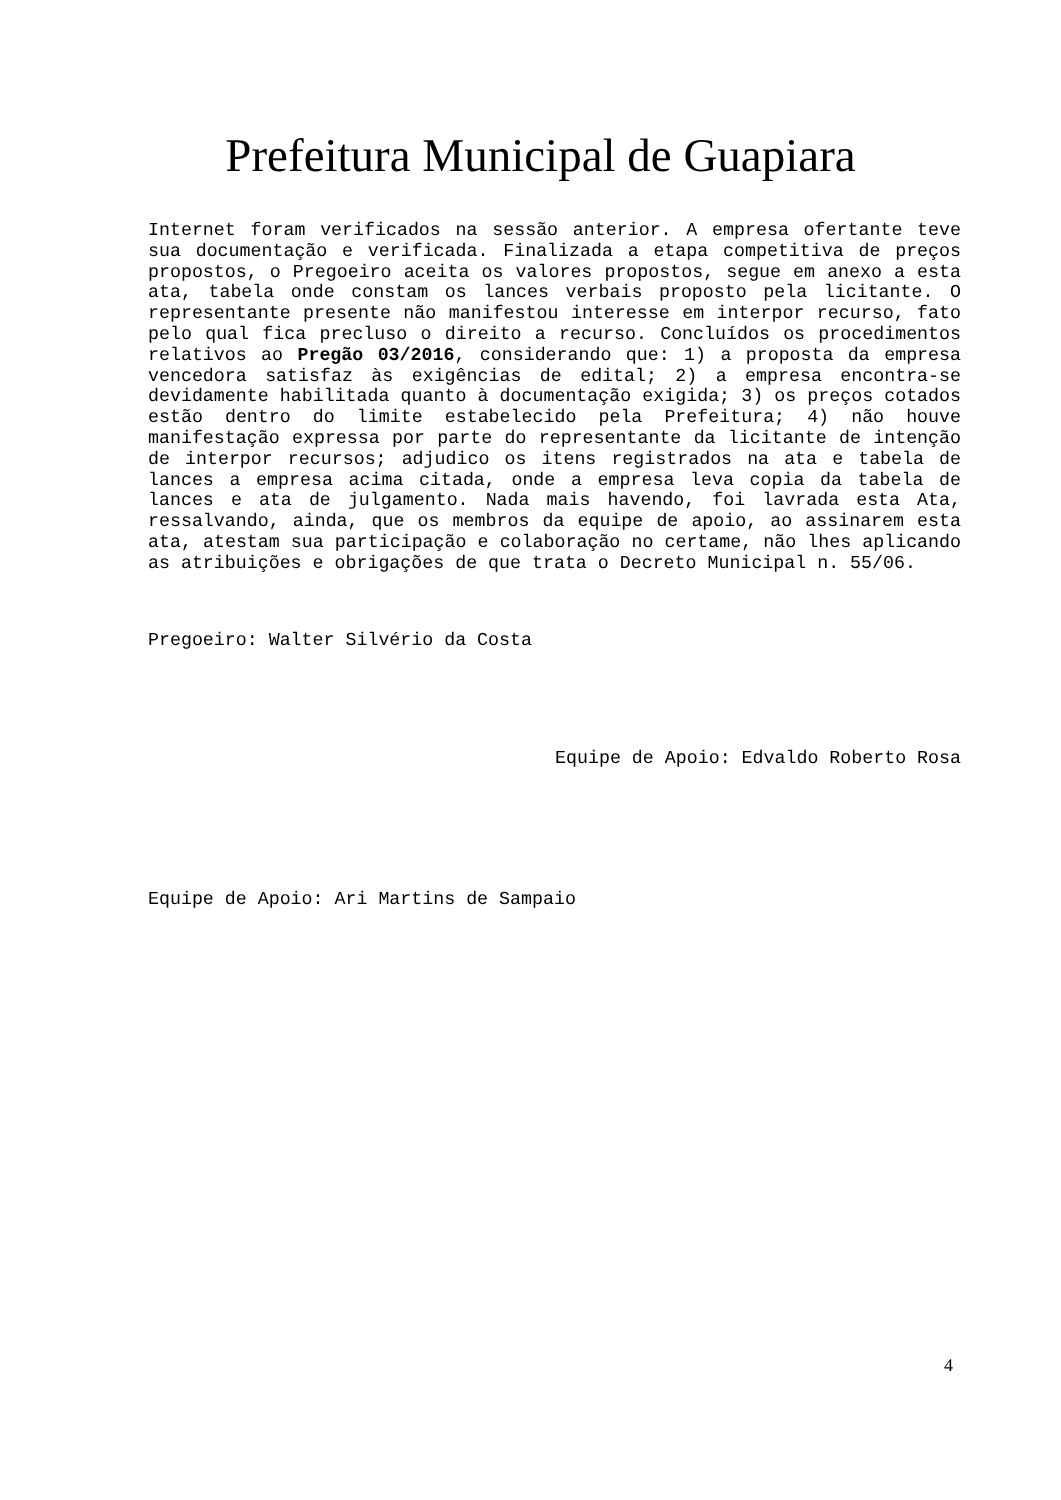Prefeitura Municipal de Guapiara
Internet foram verificados na sessão anterior. A empresa ofertante teve sua documentação e verificada. Finalizada a etapa competitiva de preços propostos, o Pregoeiro aceita os valores propostos, segue em anexo a esta ata, tabela onde constam os lances verbais proposto pela licitante. O representante presente não manifestou interesse em interpor recurso, fato pelo qual fica precluso o direito a recurso. Concluídos os procedimentos relativos ao Pregão 03/2016, considerando que: 1) a proposta da empresa vencedora satisfaz às exigências de edital; 2) a empresa encontra-se devidamente habilitada quanto à documentação exigida; 3) os preços cotados estão dentro do limite estabelecido pela Prefeitura; 4) não houve manifestação expressa por parte do representante da licitante de intenção de interpor recursos; adjudico os itens registrados na ata e tabela de lances a empresa acima citada, onde a empresa leva copia da tabela de lances e ata de julgamento. Nada mais havendo, foi lavrada esta Ata, ressalvando, ainda, que os membros da equipe de apoio, ao assinarem esta ata, atestam sua participação e colaboração no certame, não lhes aplicando as atribuições e obrigações de que trata o Decreto Municipal n. 55/06.
Pregoeiro: Walter Silvério da Costa
Equipe de Apoio: Edvaldo Roberto Rosa
Equipe de Apoio: Ari Martins de Sampaio
4